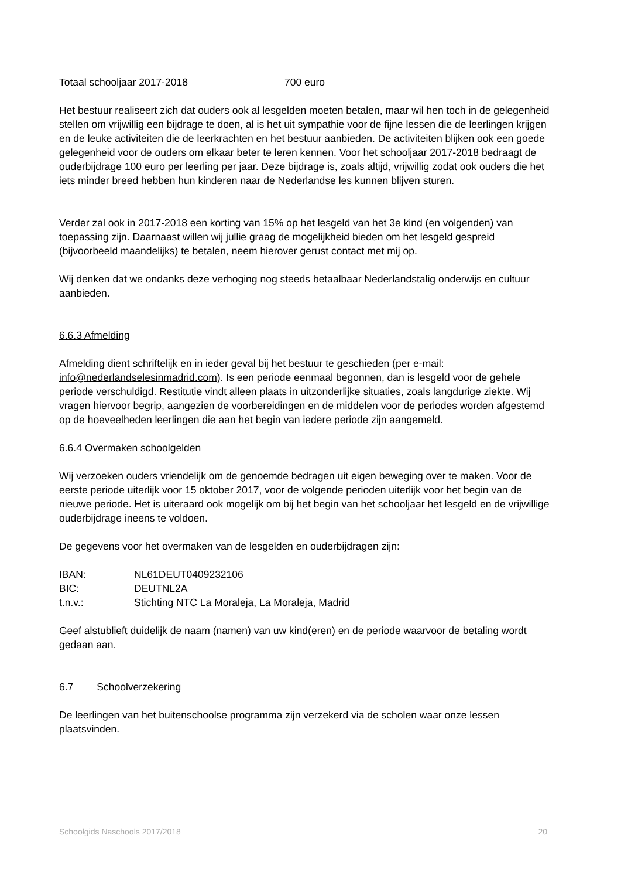Totaal schooljaar 2017-2018 700 euro
Het bestuur realiseert zich dat ouders ook al lesgelden moeten betalen, maar wil hen toch in de gelegenheid stellen om vrijwillig een bijdrage te doen, al is het uit sympathie voor de fijne lessen die de leerlingen krijgen en de leuke activiteiten die de leerkrachten en het bestuur aanbieden. De activiteiten blijken ook een goede gelegenheid voor de ouders om elkaar beter te leren kennen. Voor het schooljaar 2017-2018 bedraagt de ouderbijdrage 100 euro per leerling per jaar. Deze bijdrage is, zoals altijd, vrijwillig zodat ook ouders die het iets minder breed hebben hun kinderen naar de Nederlandse les kunnen blijven sturen.
Verder zal ook in 2017-2018 een korting van 15% op het lesgeld van het 3e kind (en volgenden) van toepassing zijn. Daarnaast willen wij jullie graag de mogelijkheid bieden om het lesgeld gespreid (bijvoorbeeld maandelijks) te betalen, neem hierover gerust contact met mij op.
Wij denken dat we ondanks deze verhoging nog steeds betaalbaar Nederlandstalig onderwijs en cultuur aanbieden.
6.6.3 Afmelding
Afmelding dient schriftelijk en in ieder geval bij het bestuur te geschieden (per e-mail: info@nederlandselesinmadrid.com). Is een periode eenmaal begonnen, dan is lesgeld voor de gehele periode verschuldigd. Restitutie vindt alleen plaats in uitzonderlijke situaties, zoals langdurige ziekte. Wij vragen hiervoor begrip, aangezien de voorbereidingen en de middelen voor de periodes worden afgestemd op de hoeveelheden leerlingen die aan het begin van iedere periode zijn aangemeld.
6.6.4 Overmaken schoolgelden
Wij verzoeken ouders vriendelijk om de genoemde bedragen uit eigen beweging over te maken. Voor de eerste periode uiterlijk voor 15 oktober 2017, voor de volgende perioden uiterlijk voor het begin van de nieuwe periode. Het is uiteraard ook mogelijk om bij het begin van het schooljaar het lesgeld en de vrijwillige ouderbijdrage ineens te voldoen.
De gegevens voor het overmaken van de lesgelden en ouderbijdragen zijn:
IBAN: NL61DEUT0409232106
BIC: DEUTNL2A
t.n.v.: Stichting NTC La Moraleja, La Moraleja, Madrid
Geef alstublieft duidelijk de naam (namen) van uw kind(eren) en de periode waarvoor de betaling wordt gedaan aan.
6.7 Schoolverzekering
De leerlingen van het buitenschoolse programma zijn verzekerd via de scholen waar onze lessen plaatsvinden.
Schoolgids Naschools 2017/2018 20